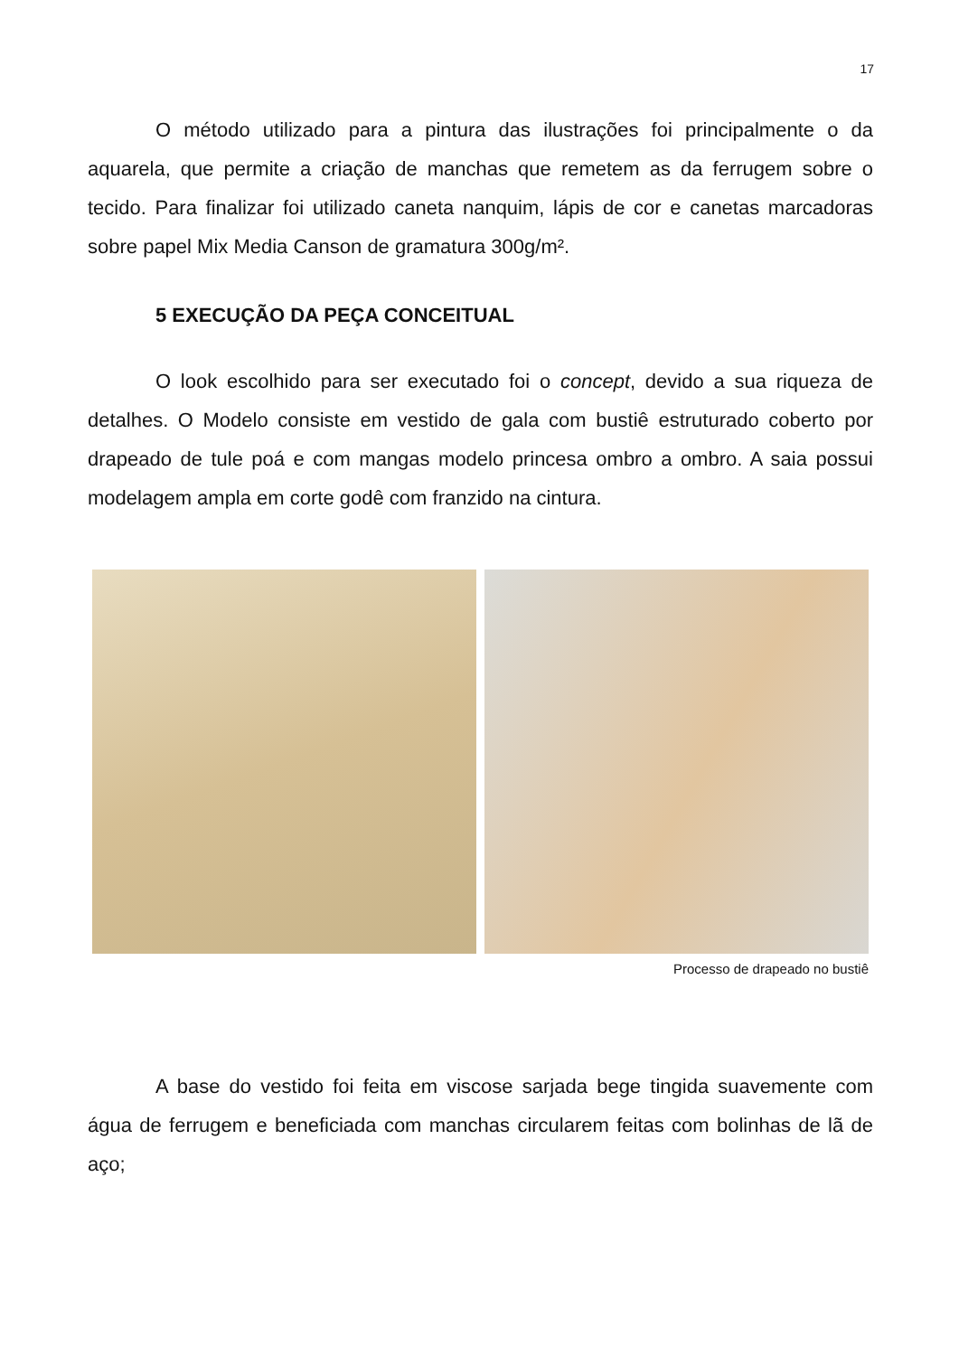17
O método utilizado para a pintura das ilustrações foi principalmente o da aquarela, que permite a criação de manchas que remetem as da ferrugem sobre o tecido. Para finalizar foi utilizado caneta nanquim, lápis de cor e canetas marcadoras sobre papel Mix Media Canson de gramatura 300g/m².
5 EXECUÇÃO DA PEÇA CONCEITUAL
O look escolhido para ser executado foi o concept, devido a sua riqueza de detalhes. O Modelo consiste em vestido de gala com bustiê estruturado coberto por drapeado de tule poá e com mangas modelo princesa ombro a ombro. A saia possui modelagem ampla em corte godê com franzido na cintura.
Processo de drapeado no bustiê
A base do vestido foi feita em viscose sarjada bege tingida suavemente com água de ferrugem e beneficiada com manchas circularem feitas com bolinhas de lã de aço;